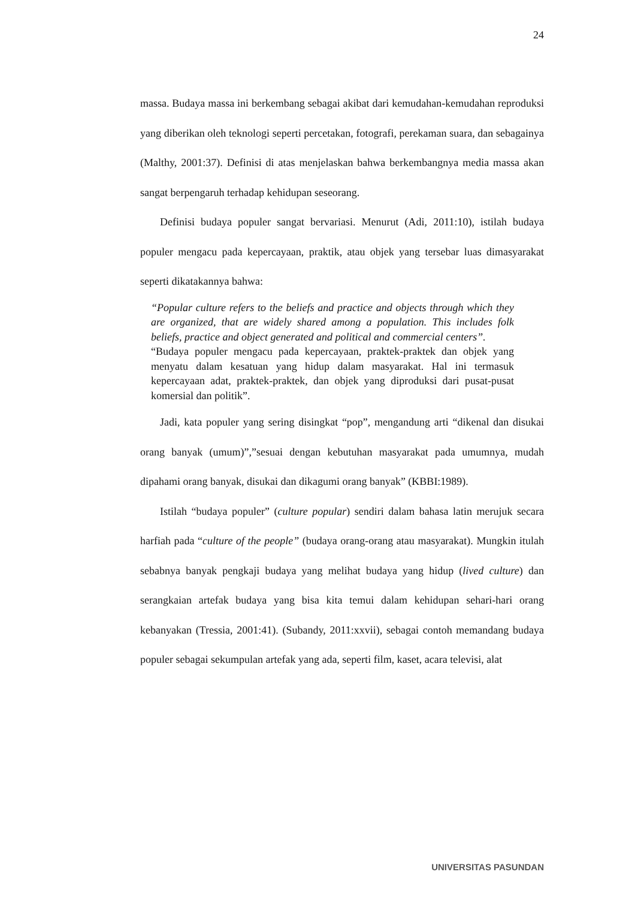24
massa. Budaya massa ini berkembang sebagai akibat dari kemudahan-kemudahan reproduksi yang diberikan oleh teknologi seperti percetakan, fotografi, perekaman suara, dan sebagainya (Malthy, 2001:37). Definisi di atas menjelaskan bahwa berkembangnya media massa akan sangat berpengaruh terhadap kehidupan seseorang.
Definisi budaya populer sangat bervariasi. Menurut (Adi, 2011:10), istilah budaya populer mengacu pada kepercayaan, praktik, atau objek yang tersebar luas dimasyarakat seperti dikatakannya bahwa:
“Popular culture refers to the beliefs and practice and objects through which they are organized, that are widely shared among a population. This includes folk beliefs, practice and object generated and political and commercial centers”.
“Budaya populer mengacu pada kepercayaan, praktek-praktek dan objek yang menyatu dalam kesatuan yang hidup dalam masyarakat. Hal ini termasuk kepercayaan adat, praktek-praktek, dan objek yang diproduksi dari pusat-pusat komersial dan politik”.
Jadi, kata populer yang sering disingkat “pop”, mengandung arti “dikenal dan disukai orang banyak (umum)”,”sesuai dengan kebutuhan masyarakat pada umumnya, mudah dipahami orang banyak, disukai dan dikagumi orang banyak” (KBBI:1989).
Istilah “budaya populer” (culture popular) sendiri dalam bahasa latin merujuk secara harfiah pada “culture of the people” (budaya orang-orang atau masyarakat). Mungkin itulah sebabnya banyak pengkaji budaya yang melihat budaya yang hidup (lived culture) dan serangkaian artefak budaya yang bisa kita temui dalam kehidupan sehari-hari orang kebanyakan (Tressia, 2001:41). (Subandy, 2011:xxvii), sebagai contoh memandang budaya populer sebagai sekumpulan artefak yang ada, seperti film, kaset, acara televisi, alat
UNIVERSITAS PASUNDAN